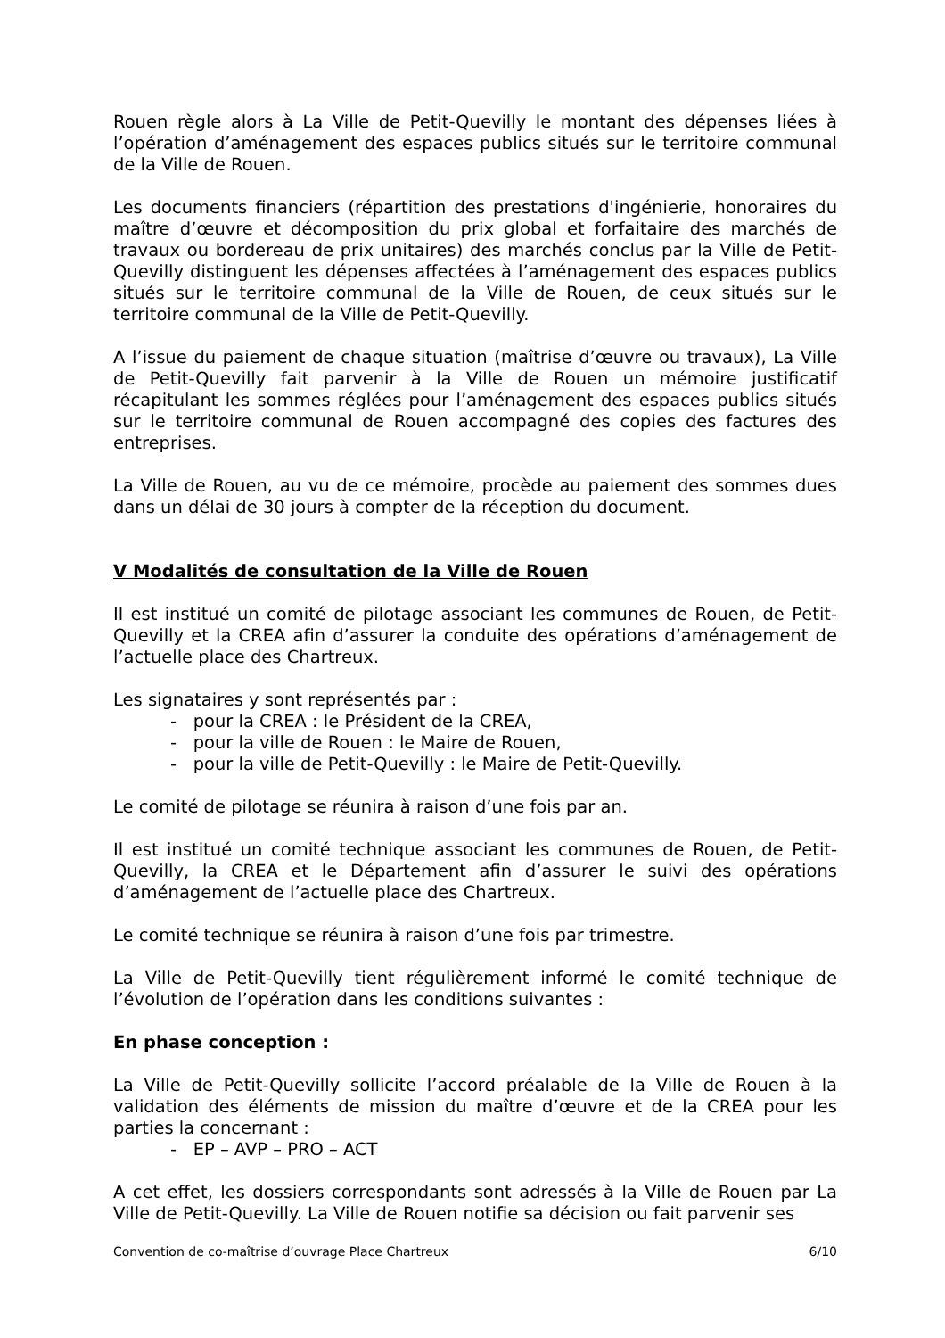Rouen règle alors à La Ville de Petit-Quevilly le montant des dépenses liées à l’opération d’aménagement des espaces publics situés sur le territoire communal de la Ville de Rouen.
Les documents financiers (répartition des prestations d'ingénierie, honoraires du maître d’œuvre et décomposition du prix global et forfaitaire des marchés de travaux ou bordereau de prix unitaires) des marchés conclus par la Ville de Petit-Quevilly distinguent les dépenses affectées à l’aménagement des espaces publics situés sur le territoire communal de la Ville de Rouen, de ceux situés sur le territoire communal de la Ville de Petit-Quevilly.
A l’issue du paiement de chaque situation (maîtrise d’œuvre ou travaux), La Ville de Petit-Quevilly fait parvenir à la Ville de Rouen un mémoire justificatif récapitulant les sommes réglées pour l’aménagement des espaces publics situés sur le territoire communal de Rouen accompagné des copies des factures des entreprises.
La Ville de Rouen, au vu de ce mémoire, procède au paiement des sommes dues dans un délai de 30 jours à compter de la réception du document.
V Modalités de consultation de la Ville de Rouen
Il est institué un comité de pilotage associant les communes de Rouen, de Petit-Quevilly et la CREA afin d’assurer la conduite des opérations d’aménagement de l’actuelle place des Chartreux.
Les signataires y sont représentés par :
- pour la CREA : le Président de la CREA,
- pour la ville de Rouen : le Maire de Rouen,
- pour la ville de Petit-Quevilly : le Maire de Petit-Quevilly.
Le comité de pilotage se réunira à raison d’une fois par an.
Il est institué un comité technique associant les communes de Rouen, de Petit-Quevilly, la CREA et le Département afin d’assurer le suivi des opérations d’aménagement de l’actuelle place des Chartreux.
Le comité technique se réunira à raison d’une fois par trimestre.
La Ville de Petit-Quevilly tient régulièrement informé le comité technique de l’évolution de l’opération dans les conditions suivantes :
En phase conception :
La Ville de Petit-Quevilly sollicite l’accord préalable de la Ville de Rouen à la validation des éléments de mission du maître d’œuvre et de la CREA pour les parties la concernant :
- EP – AVP – PRO – ACT
A cet effet, les dossiers correspondants sont adressés à la Ville de Rouen par La Ville de Petit-Quevilly. La Ville de Rouen notifie sa décision ou fait parvenir ses
Convention de co-maîtrise d’ouvrage Place Chartreux 6/10